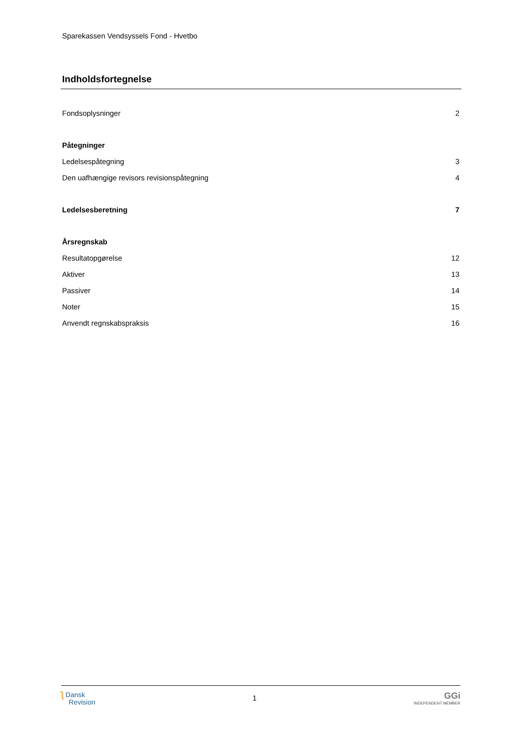Sparekassen Vendsyssels Fond - Hvetbo
Indholdsfortegnelse
Fondsoplysninger 2
Påtegninger
Ledelsespåtegning 3
Den uafhængige revisors revisionspåtegning 4
Ledelsesberetning 7
Årsregnskab
Resultatopgørelse 12
Aktiver 13
Passiver 14
Noter 15
Anvendt regnskabspraksis 16
ʅ Dansk
Revision
1
GGi
INDEPENDENT MEMBER